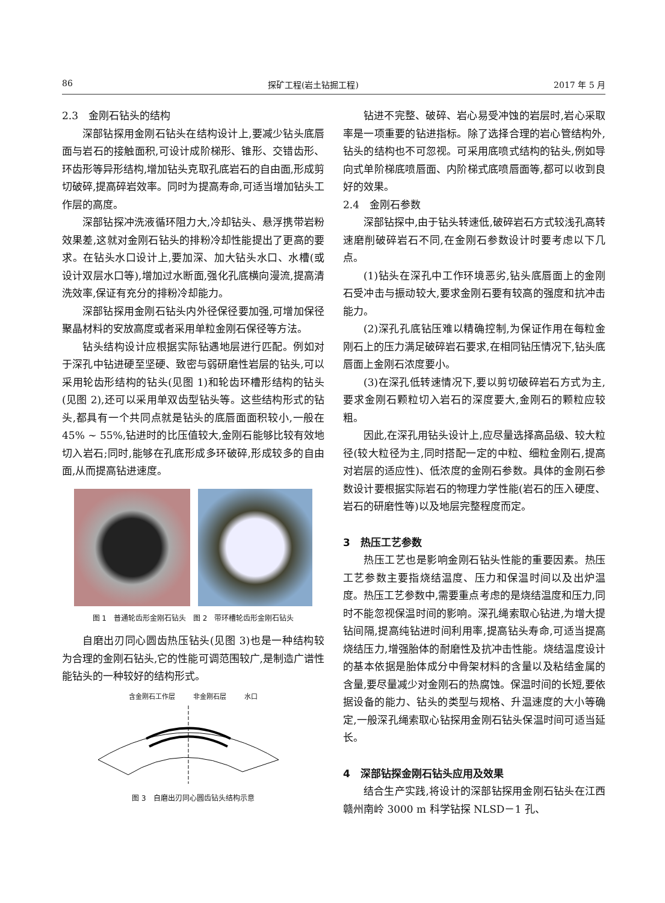86 探矿工程(岩土钻掘工程) 2017 年 5 月
2.3　金刚石钻头的结构
深部钻探用金刚石钻头在结构设计上,要减少钻头底唇面与岩石的接触面积,可设计成阶梯形、锥形、交错齿形、环齿形等异形结构,增加钻头克取孔底岩石的自由面,形成剪切破碎,提高碎岩效率。同时为提高寿命,可适当增加钻头工作层的高度。
深部钻探冲洗液循环阻力大,冷却钻头、悬浮携带岩粉效果差,这就对金刚石钻头的排粉冷却性能提出了更高的要求。在钻头水口设计上,要加深、加大钻头水口、水槽(或设计双层水口等),增加过水断面,强化孔底横向漫流,提高清洗效率,保证有充分的排粉冷却能力。
深部钻探用金刚石钻头内外径保径要加强,可增加保径聚晶材料的安放高度或者采用单粒金刚石保径等方法。
钻头结构设计应根据实际钻遇地层进行匹配。例如对于深孔中钻进硬至坚硬、致密与弱研磨性岩层的钻头,可以采用轮齿形结构的钻头(见图 1)和轮齿环槽形结构的钻头(见图 2),还可以采用单双齿型钻头等。这些结构形式的钻头,都具有一个共同点就是钻头的底唇面面积较小,一般在 45% ~ 55%,钻进时的比压值较大,金刚石能够比较有效地切入岩石;同时,能够在孔底形成多环破碎,形成较多的自由面,从而提高钻进速度。
图 1　普通轮齿形金刚石钻头　图 2　带环槽轮齿形金刚石钻头
自磨出刃同心圆齿热压钻头(见图 3)也是一种结构较为合理的金刚石钻头,它的性能可调范围较广,是制造广谱性能钻头的一种较好的结构形式。
含金刚石工作层 非金刚石层 水口
图 3　自磨出刃同心圆齿钻头结构示意
钻进不完整、破碎、岩心易受冲蚀的岩层时,岩心采取率是一项重要的钻进指标。除了选择合理的岩心管结构外,钻头的结构也不可忽视。可采用底喷式结构的钻头,例如导向式单阶梯底喷唇面、内阶梯式底喷唇面等,都可以收到良好的效果。
2.4　金刚石参数
深部钻探中,由于钻头转速低,破碎岩石方式较浅孔高转速磨削破碎岩石不同,在金刚石参数设计时要考虑以下几点。
(1)钻头在深孔中工作环境恶劣,钻头底唇面上的金刚石受冲击与振动较大,要求金刚石要有较高的强度和抗冲击能力。
(2)深孔孔底钻压难以精确控制,为保证作用在每粒金刚石上的压力满足破碎岩石要求,在相同钻压情况下,钻头底唇面上金刚石浓度要小。
(3)在深孔低转速情况下,要以剪切破碎岩石方式为主,要求金刚石颗粒切入岩石的深度要大,金刚石的颗粒应较粗。
因此,在深孔用钻头设计上,应尽量选择高品级、较大粒径(较大粒径为主,同时搭配一定的中粒、细粒金刚石,提高对岩层的适应性)、低浓度的金刚石参数。具体的金刚石参数设计要根据实际岩石的物理力学性能(岩石的压入硬度、岩石的研磨性等)以及地层完整程度而定。
3　热压工艺参数
热压工艺也是影响金刚石钻头性能的重要因素。热压工艺参数主要指烧结温度、压力和保温时间以及出炉温度。热压工艺参数中,需要重点考虑的是烧结温度和压力,同时不能忽视保温时间的影响。深孔绳索取心钻进,为增大提钻间隔,提高纯钻进时间利用率,提高钻头寿命,可适当提高烧结压力,增强胎体的耐磨性及抗冲击性能。烧结温度设计的基本依据是胎体成分中骨架材料的含量以及粘结金属的含量,要尽量减少对金刚石的热腐蚀。保温时间的长短,要依据设备的能力、钻头的类型与规格、升温速度的大小等确定,一般深孔绳索取心钻探用金刚石钻头保温时间可适当延长。
4　深部钻探金刚石钻头应用及效果
结合生产实践,将设计的深部钻探用金刚石钻头在江西赣州南岭 3000 m 科学钻探 NLSD－1 孔、